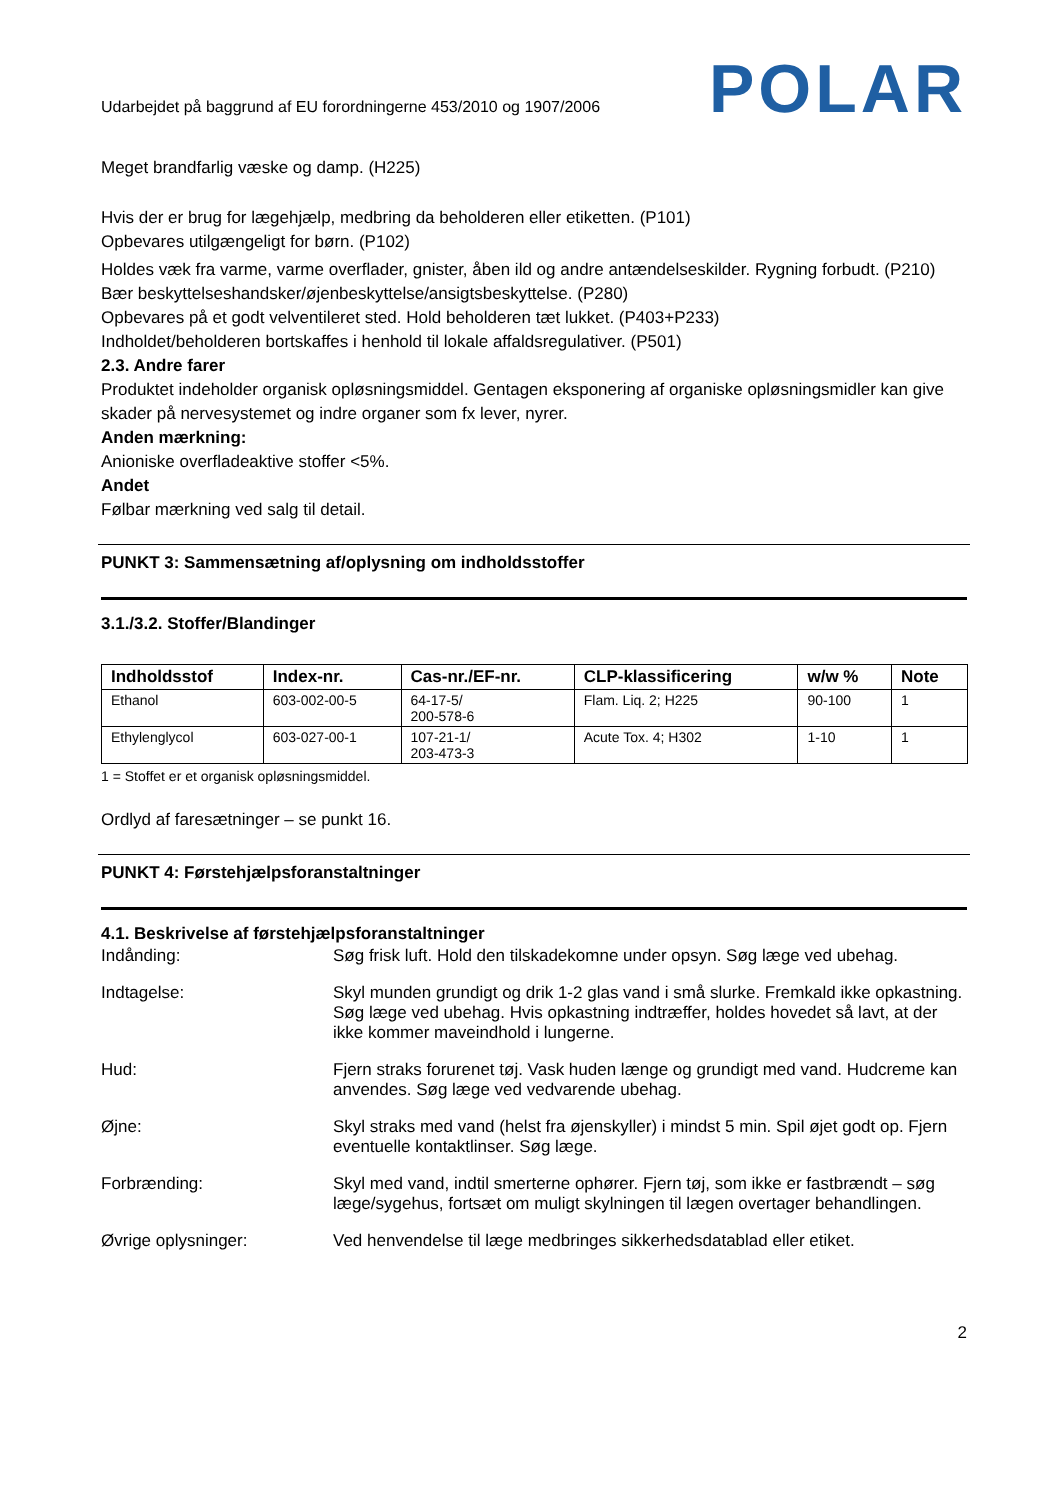Udarbejdet på baggrund af EU forordningerne 453/2010 og 1907/2006 POLAR
Meget brandfarlig væske og damp. (H225)
Hvis der er brug for lægehjælp, medbring da beholderen eller etiketten. (P101)
Opbevares utilgængeligt for børn. (P102)
Holdes væk fra varme, varme overflader, gnister, åben ild og andre antændelseskilder. Rygning forbudt. (P210)
Bær beskyttelseshandsker/øjenbeskyttelse/ansigtsbeskyttelse. (P280)
Opbevares på et godt velventileret sted. Hold beholderen tæt lukket. (P403+P233)
Indholdet/beholderen bortskaffes i henhold til lokale affaldsregulativer. (P501)
2.3. Andre farer
Produktet indeholder organisk opløsningsmiddel. Gentagen eksponering af organiske opløsningsmidler kan give skader på nervesystemet og indre organer som fx lever, nyrer.
Anden mærkning:
Anioniske overfladeaktive stoffer <5%.
Andet
Følbar mærkning ved salg til detail.
PUNKT 3: Sammensætning af/oplysning om indholdsstoffer
3.1./3.2. Stoffer/Blandinger
| Indholdsstof | Index-nr. | Cas-nr./EF-nr. | CLP-klassificering | w/w % | Note |
| --- | --- | --- | --- | --- | --- |
| Ethanol | 603-002-00-5 | 64-17-5/ 200-578-6 | Flam. Liq. 2; H225 | 90-100 | 1 |
| Ethylenglycol | 603-027-00-1 | 107-21-1/ 203-473-3 | Acute Tox. 4; H302 | 1-10 | 1 |
1 = Stoffet er et organisk opløsningsmiddel.
Ordlyd af faresætninger – se punkt 16.
PUNKT 4: Førstehjælpsforanstaltninger
4.1. Beskrivelse af førstehjælpsforanstaltninger
Indånding: Søg frisk luft. Hold den tilskadekomne under opsyn. Søg læge ved ubehag.
Indtagelse: Skyl munden grundigt og drik 1-2 glas vand i små slurke. Fremkald ikke opkastning. Søg læge ved ubehag. Hvis opkastning indtræffer, holdes hovedet så lavt, at der ikke kommer maveindhold i lungerne.
Hud: Fjern straks forurenet tøj. Vask huden længe og grundigt med vand. Hudcreme kan anvendes. Søg læge ved vedvarende ubehag.
Øjne: Skyl straks med vand (helst fra øjenskyller) i mindst 5 min. Spil øjet godt op. Fjern eventuelle kontaktlinser. Søg læge.
Forbrænding: Skyl med vand, indtil smerterne ophører. Fjern tøj, som ikke er fastbrændt – søg læge/sygehus, fortsæt om muligt skylningen til lægen overtager behandlingen.
Øvrige oplysninger: Ved henvendelse til læge medbringes sikkerhedsdatablad eller etiket.
2